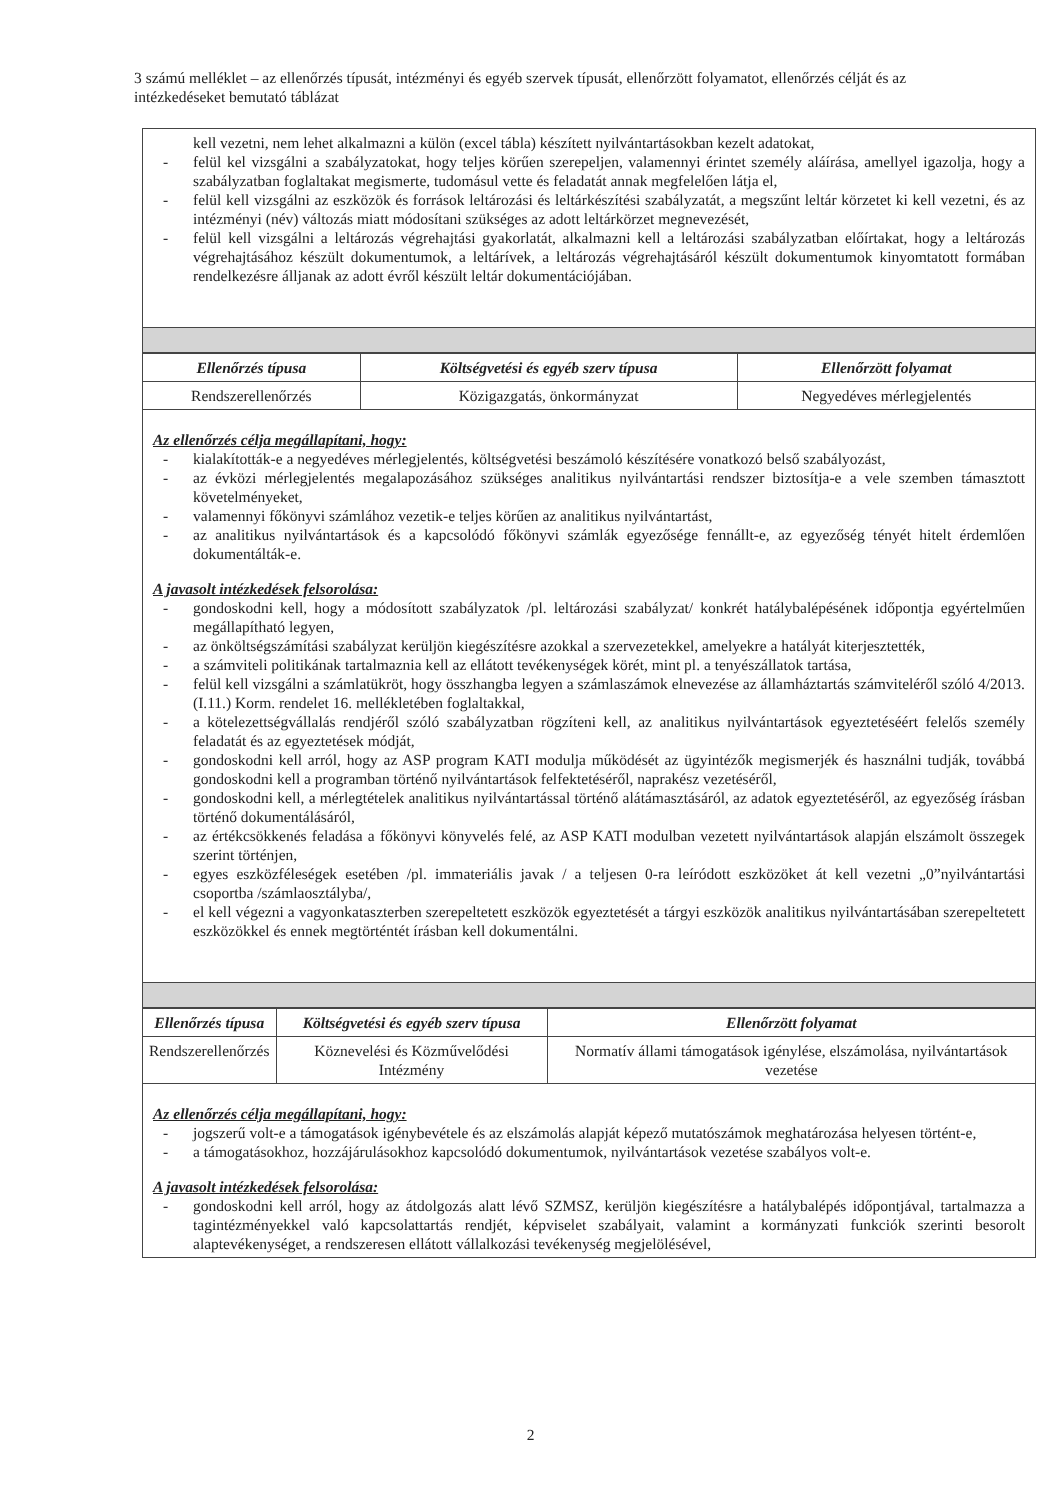3 számú melléklet – az ellenőrzés típusát, intézményi és egyéb szervek típusát, ellenőrzött folyamatot, ellenőrzés célját és az intézkedéseket bemutató táblázat
kell vezetni, nem lehet alkalmazni a külön (excel tábla) készített nyilvántartásokban kezelt adatokat,
- felül kel vizsgálni a szabályzatokat, hogy teljes körűen szerepeljen, valamennyi érintet személy aláírása, amellyel igazolja, hogy a szabályzatban foglaltakat megismerte, tudomásul vette és feladatát annak megfelelően látja el,
- felül kell vizsgálni az eszközök és források leltározási és leltárkészítési szabályzatát, a megszűnt leltár körzetet ki kell vezetni, és az intézményi (név) változás miatt módosítani szükséges az adott leltárkörzet megnevezését,
- felül kell vizsgálni a leltározás végrehajtási gyakorlatát, alkalmazni kell a leltározási szabályzatban előírtakat, hogy a leltározás végrehajtásához készült dokumentumok, a leltárívek, a leltározás végrehajtásáról készült dokumentumok kinyomtatott formában rendelkezésre álljanak az adott évről készült leltár dokumentációjában.
| Ellenőrzés típusa | Költségvetési és egyéb szerv típusa | Ellenőrzött folyamat |
| --- | --- | --- |
| Rendszerellenőrzés | Közigazgatás, önkormányzat | Negyedéves mérlegjelentés |
Az ellenőrzés célja megállapítani, hogy:
- kialakították-e a negyedéves mérlegjelentés, költségvetési beszámoló készítésére vonatkozó belső szabályozást,
- az évközi mérlegjelentés megalapozásához szükséges analitikus nyilvántartási rendszer biztosítja-e a vele szemben támasztott követelményeket,
- valamennyi főkönyvi számlához vezetik-e teljes körűen az analitikus nyilvántartást,
- az analitikus nyilvántartások és a kapcsolódó főkönyvi számlák egyezősége fennállt-e, az egyezőség tényét hitelt érdemlően dokumentálták-e.
A javasolt intézkedések felsorolása:
- gondoskodni kell, hogy a módosított szabályzatok /pl. leltározási szabályzat/ konkrét hatálybalépésének időpontja egyértelműen megállapítható legyen,
- az önköltségszámítási szabályzat kerüljön kiegészítésre azokkal a szervezetekkel, amelyekre a hatályát kiterjesztették,
- a számviteli politikának tartalmaznia kell az ellátott tevékenységek körét, mint pl. a tenyészállatok tartása,
- felül kell vizsgálni a számlatükröt, hogy összhangba legyen a számlaszámok elnevezése az államháztartás számviteléről szóló 4/2013.(I.11.) Korm. rendelet 16. mellékletében foglaltakkal,
- a kötelezettségvállalás rendjéről szóló szabályzatban rögzíteni kell, az analitikus nyilvántartások egyeztetéséért felelős személy feladatát és az egyeztetések módját,
- gondoskodni kell arról, hogy az ASP program KATI modulja működését az ügyintézők megismerjék és használni tudják, továbbá gondoskodni kell a programban történő nyilvántartások felfektetéséről, naprakész vezetéséről,
- gondoskodni kell, a mérlegtételek analitikus nyilvántartással történő alátámasztásáról, az adatok egyeztetéséről, az egyezőség írásban történő dokumentálásáról,
- az értékcsökkenés feladása a főkönyvi könyvelés felé, az ASP KATI modulban vezetett nyilvántartások alapján elszámolt összegek szerint történjen,
- egyes eszközféleségek esetében /pl. immateriális javak / a teljesen 0-ra leíródott eszközöket át kell vezetni „0”nyilvántartási csoportba /számlaosztályba/,
- el kell végezni a vagyonkataszterben szerepeltetett eszközök egyeztetését a tárgyi eszközök analitikus nyilvántartásában szerepeltetett eszközökkel és ennek megtörténtét írásban kell dokumentálni.
| Ellenőrzés típusa | Költségvetési és egyéb szerv típusa | Ellenőrzött folyamat |
| --- | --- | --- |
| Rendszerellenőrzés | Köznevelési és Közművelődési Intézmény | Normatív állami támogatások igénylése, elszámolása, nyilvántartások vezetése |
Az ellenőrzés célja megállapítani, hogy:
- jogszerű volt-e a támogatások igénybevétele és az elszámolás alapját képező mutatószámok meghatározása helyesen történt-e,
- a támogatásokhoz, hozzájárulásokhoz kapcsolódó dokumentumok, nyilvántartások vezetése szabályos volt-e.
A javasolt intézkedések felsorolása:
- gondoskodni kell arról, hogy az átdolgozás alatt lévő SZMSZ, kerüljön kiegészítésre a hatálybalépés időpontjával, tartalmazza a tagintézményekkel való kapcsolattartás rendjét, képviselet szabályait, valamint a kormányzati funkciók szerinti besorolt alaptevékenységet, a rendszeresen ellátott vállalkozási tevékenység megjelölésével,
2